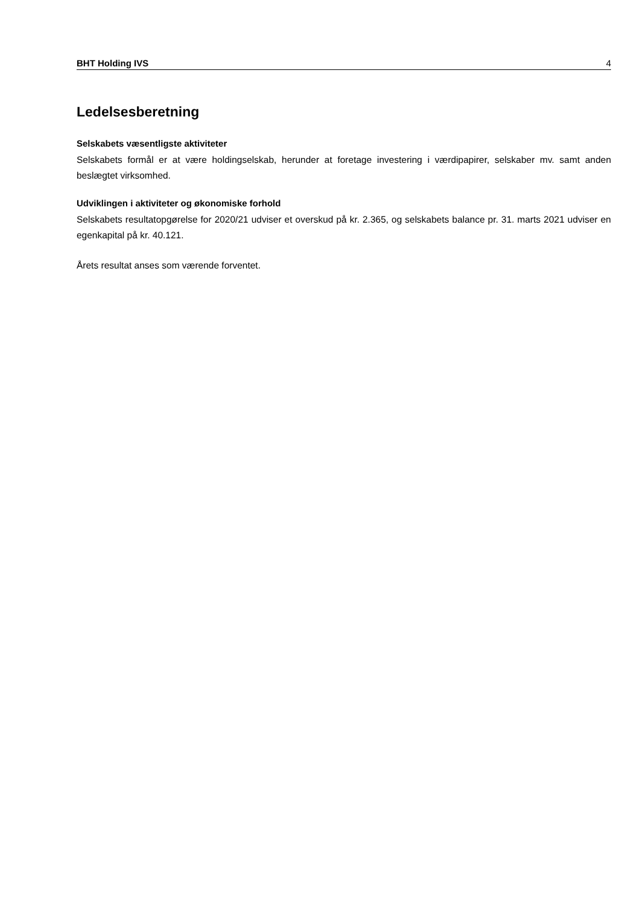BHT Holding IVS 4
Ledelsesberetning
Selskabets væsentligste aktiviteter
Selskabets formål er at være holdingselskab, herunder at foretage investering i værdipapirer, selskaber mv. samt anden beslægtet virksomhed.
Udviklingen i aktiviteter og økonomiske forhold
Selskabets resultatopgørelse for 2020/21 udviser et overskud på kr. 2.365, og selskabets balance pr. 31. marts 2021 udviser en egenkapital på kr. 40.121.
Årets resultat anses som værende forventet.